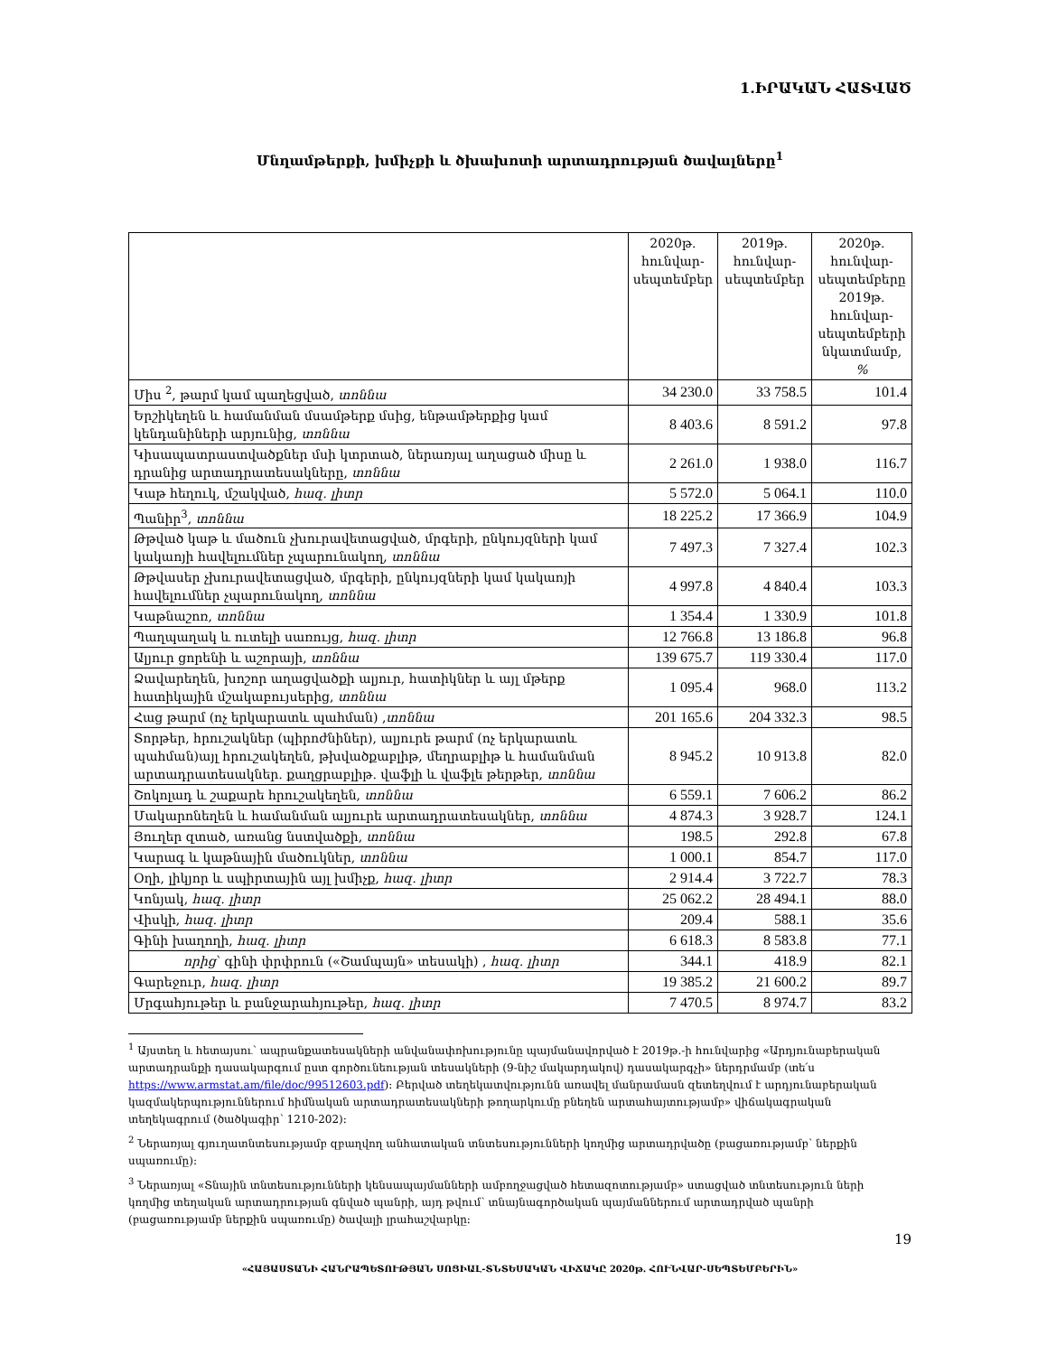1.ԻՐԱԿԱՆ ՀԱՏՎԱԾ
Մնղամթերքի, խմիչքի և ծխախոտի արտադրության ծավալները<sup>1</sup>
| | 2020թ. հունվար-սեպտեմբեր | 2019թ. հունվար-սեպտեմբեր | 2020թ. հունվար-սեպտեմբերը 2019թ. հունվար-սեպտեմբերի նկատմամբ, % |
| --- | --- | --- | --- |
| Միս <sup>2</sup>, թարմ կամ պաղեցված, տոննա | 34 230.0 | 33 758.5 | 101.4 |
| Երշիկեղեն և համանման մսամթերք մսից, ենթամթերքից կամ կենդանիների արյունից, տոննա | 8 403.6 | 8 591.2 | 97.8 |
| Կիսապատրաստվածքներ մսի կտրտած, ներառյալ աղացած միսը և դրանից արտադրատեսակները, տոննա | 2 261.0 | 1 938.0 | 116.7 |
| Կաթ հեղուկ, մշակված, հազ. լիտր | 5 572.0 | 5 064.1 | 110.0 |
| Պանիր<sup>3</sup>, տոննա | 18 225.2 | 17 366.9 | 104.9 |
| Թթված կաթ և մածուն չխուրավետացված, մրգերի, ընկույզների կամ կակաոյի հավելումներ չպարունակող, տոննա | 7 497.3 | 7 327.4 | 102.3 |
| Թթվասեր չխուրավետացված, մրգերի, ընկույզների կամ կակաոյի հավելումներ չպարունակող, տոննա | 4 997.8 | 4 840.4 | 103.3 |
| Կաթնաշոռ, տոննա | 1 354.4 | 1 330.9 | 101.8 |
| Պաղպաղակ և ուտելի սառույց, հազ. լիտր | 12 766.8 | 13 186.8 | 96.8 |
| Ալյուր ցորենի և աշորայի, տոննա | 139 675.7 | 119 330.4 | 117.0 |
| Ձավարեղեն, խոշոր աղացվածքի ալյուր, հատիկներ և այլ մթերք հատիկային մշակաբույսերից, տոննա | 1 095.4 | 968.0 | 113.2 |
| Հաց թարմ (ոչ երկարատև պահման) , տոննա | 201 165.6 | 204 332.3 | 98.5 |
| Տորթեր, հրուշակներ (պիրոժնիներ), ալյուրե թարմ (ոչ երկարատև պահման)այլ հրուշակեղեն, թխվածքաբլիթ, մեղրաբլիթ և համանման արտադրատեսակներ. քաղցրաբլիթ. վաֆլի և վաֆլե թերթեր, տոննա | 8 945.2 | 10 913.8 | 82.0 |
| Շոկոլադ և շաքարե հրուշակեղեն, տոննա | 6 559.1 | 7 606.2 | 86.2 |
| Մակարոնեղեն և համանման ալյուրե արտադրատեսակներ, տոննա | 4 874.3 | 3 928.7 | 124.1 |
| Յուղեր զտած, առանց նստվածքի, տոննա | 198.5 | 292.8 | 67.8 |
| Կարագ և կաթնային մածուկներ, տոննա | 1 000.1 | 854.7 | 117.0 |
| Օղի, լիկյոր և սպիրտային այլ խմիչք, հազ. լիտր | 2 914.4 | 3 722.7 | 78.3 |
| Կոնյակ, հազ. լիտր | 25 062.2 | 28 494.1 | 88.0 |
| Վիսկի, հազ. լիտր | 209.4 | 588.1 | 35.6 |
| Գինի խաղողի, հազ. լիտր | 6 618.3 | 8 583.8 | 77.1 |
| որից ՝ գինի փրփրուն («Շամպայն» տեսակի) , հազ. լիտր | 344.1 | 418.9 | 82.1 |
| Գարեջուր, հազ. լիտր | 19 385.2 | 21 600.2 | 89.7 |
| Մրգահյութեր և բանջարահյութեր, հազ. լիտր | 7 470.5 | 8 974.7 | 83.2 |
<sup>1</sup> Այստեղ և հետայսու՝ ապրանքատեսակների անվանափոխությունը պայմանավորված է 2019թ.-ի հունվարից «Արդյունաբերական արտադրանքի դասակարգում ըստ գործունեության տեսակների (9-նիշ մակարդակով) դասակարգչի» ներդրմամբ (տե՛ս https://www.armstat.am/file/doc/99512603.pdf): Բերված տեղեկատվությունն առավել մանրամասն զետեղվում է արդյունաբերական կազմակերպություններում հիմնական արտադրատեսակների թողարկումը բնեղեն արտահայտությամբ» վիճակագրական տեղեկագրում (ծածկագիր՝ 1210-202):
<sup>2</sup> Ներառյալ գյուղատնտեսությամբ զբաղվող անհատական տնտեսությունների կողմից արտադրվածը (բացառությամբ՝ ներքին սպառումը):
<sup>3</sup> Ներառյալ «Տնային տնտեսությունների կենսապայմանների ամբողջացված հետազոտությամբ» ստացված տնտեսություն ների կողմից տեղական արտադրության գնված պանրի, այդ թվում՝ տնայնագործական պայմաններում արտադրված պանրի (բացառությամբ ներքին սպառումը) ծավալի լրահաշվարկը:
19
«ՀԱՅԱՍՏԱՆԻ ՀԱՆՐԱՊԵՏՈՒԹՅԱՆ ՍՈՑԻԱԼ-ՏՆՏԵՍԱԿԱՆ ՎԻՃԱԿԸ 2020թ. ՀՈՒՆՎԱՐ-ՍԵՊՏԵՄԲԵՐԻՆ»